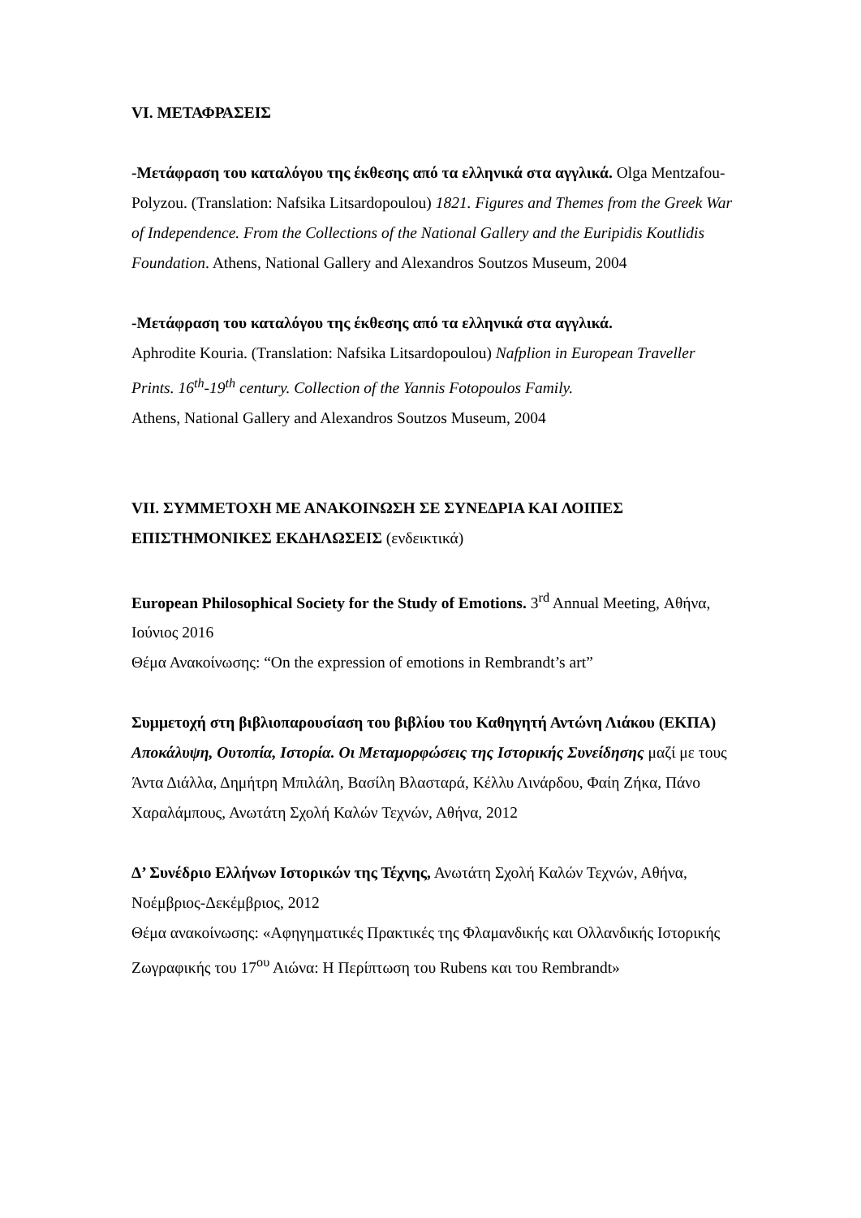VI. ΜΕΤΑΦΡΑΣΕΙΣ
-Μετάφραση του καταλόγου της έκθεσης από τα ελληνικά στα αγγλικά. Olga Mentzafou-Polyzou. (Translation: Nafsika Litsardopoulou) 1821. Figures and Themes from the Greek War of Independence. From the Collections of the National Gallery and the Euripidis Koutlidis Foundation. Athens, National Gallery and Alexandros Soutzos Museum, 2004
-Μετάφραση του καταλόγου της έκθεσης από τα ελληνικά στα αγγλικά.
Aphrodite Kouria. (Translation: Nafsika Litsardopoulou) Nafplion in European Traveller Prints. 16<sup>th</sup>-19<sup>th</sup> century. Collection of the Yannis Fotopoulos Family.
Athens, National Gallery and Alexandros Soutzos Museum, 2004
VII. ΣΥΜΜΕΤΟΧΗ ΜΕ ΑΝΑΚΟΙΝΩΣΗ ΣΕ ΣΥΝΕΔΡΙΑ ΚΑΙ ΛΟΙΠΕΣ ΕΠΙΣΤΗΜΟΝΙΚΕΣ ΕΚΔΗΛΩΣΕΙΣ (ενδεικτικά)
European Philosophical Society for the Study of Emotions. 3<sup>rd</sup> Annual Meeting, Αθήνα, Ιούνιος 2016
Θέμα Ανακοίνωσης: “On the expression of emotions in Rembrandt’s art”
Συμμετοχή στη βιβλιοπαρουσίαση του βιβλίου του Καθηγητή Αντώνη Λιάκου (ΕΚΠΑ) Αποκάλυψη, Ουτοπία, Ιστορία. Οι Μεταμορφώσεις της Ιστορικής Συνείδησης μαζί με τους Άντα Διάλλα, Δημήτρη Μπιλάλη, Βασίλη Βλασταρά, Κέλλυ Λινάρδου, Φαίη Ζήκα, Πάνο Χαραλάμπους, Ανωτάτη Σχολή Καλών Τεχνών, Αθήνα, 2012
Δ’ Συνέδριο Ελλήνων Ιστορικών της Τέχνης, Ανωτάτη Σχολή Καλών Τεχνών, Αθήνα, Νοέμβριος-Δεκέμβριος, 2012
Θέμα ανακοίνωσης: «Αφηγηματικές Πρακτικές της Φλαμανδικής και Ολλανδικής Ιστορικής Ζωγραφικής του 17<sup>ου</sup> Αιώνα: Η Περίπτωση του Rubens και του Rembrandt»